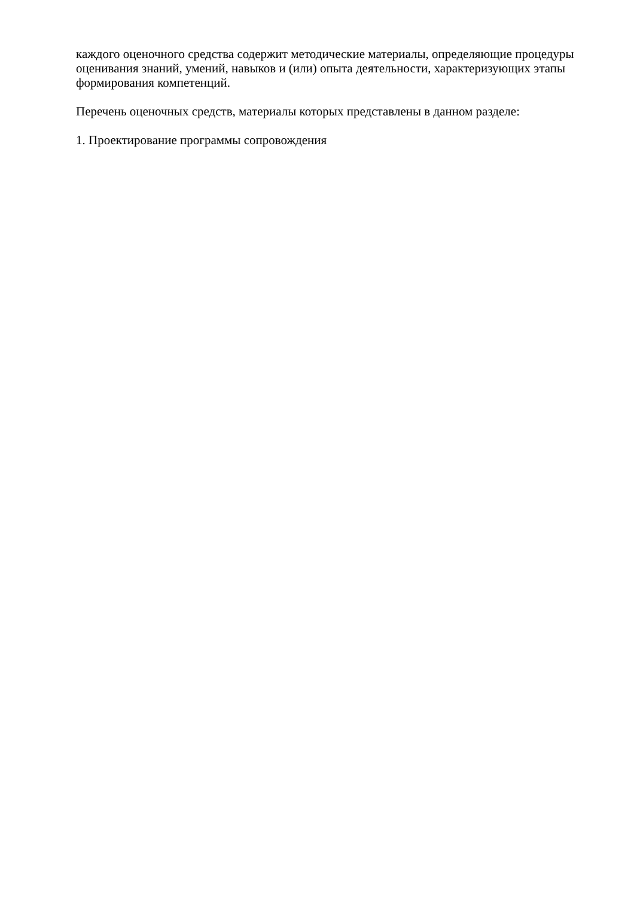каждого оценочного средства содержит методические материалы, определяющие процедуры оценивания знаний, умений, навыков и (или) опыта деятельности, характеризующих этапы формирования компетенций.
Перечень оценочных средств, материалы которых представлены в данном разделе:
1. Проектирование программы сопровождения